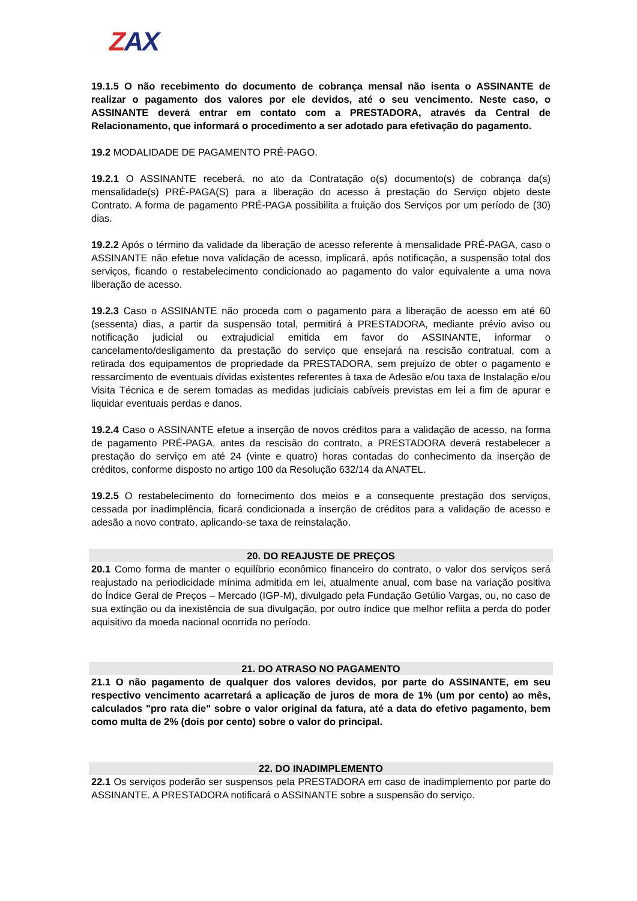ZAX
19.1.5 O não recebimento do documento de cobrança mensal não isenta o ASSINANTE de realizar o pagamento dos valores por ele devidos, até o seu vencimento. Neste caso, o ASSINANTE deverá entrar em contato com a PRESTADORA, através da Central de Relacionamento, que informará o procedimento a ser adotado para efetivação do pagamento.
19.2 MODALIDADE DE PAGAMENTO PRÉ-PAGO.
19.2.1 O ASSINANTE receberá, no ato da Contratação o(s) documento(s) de cobrança da(s) mensalidade(s) PRÉ-PAGA(S) para a liberação do acesso à prestação do Serviço objeto deste Contrato. A forma de pagamento PRÉ-PAGA possibilita a fruição dos Serviços por um período de (30) dias.
19.2.2 Após o término da validade da liberação de acesso referente à mensalidade PRÉ-PAGA, caso o ASSINANTE não efetue nova validação de acesso, implicará, após notificação, a suspensão total dos serviços, ficando o restabelecimento condicionado ao pagamento do valor equivalente a uma nova liberação de acesso.
19.2.3 Caso o ASSINANTE não proceda com o pagamento para a liberação de acesso em até 60 (sessenta) dias, a partir da suspensão total, permitirá à PRESTADORA, mediante prévio aviso ou notificação judicial ou extrajudicial emitida em favor do ASSINANTE, informar o cancelamento/desligamento da prestação do serviço que ensejará na rescisão contratual, com a retirada dos equipamentos de propriedade da PRESTADORA, sem prejuízo de obter o pagamento e ressarcimento de eventuais dívidas existentes referentes à taxa de Adesão e/ou taxa de Instalação e/ou Visita Técnica e de serem tomadas as medidas judiciais cabíveis previstas em lei a fim de apurar e liquidar eventuais perdas e danos.
19.2.4 Caso o ASSINANTE efetue a inserção de novos créditos para a validação de acesso, na forma de pagamento PRÉ-PAGA, antes da rescisão do contrato, a PRESTADORA deverá restabelecer a prestação do serviço em até 24 (vinte e quatro) horas contadas do conhecimento da inserção de créditos, conforme disposto no artigo 100 da Resolução 632/14 da ANATEL.
19.2.5 O restabelecimento do fornecimento dos meios e a consequente prestação dos serviços, cessada por inadimplência, ficará condicionada a inserção de créditos para a validação de acesso e adesão a novo contrato, aplicando-se taxa de reinstalação.
20. DO REAJUSTE DE PREÇOS
20.1 Como forma de manter o equilíbrio econômico financeiro do contrato, o valor dos serviços será reajustado na periodicidade mínima admitida em lei, atualmente anual, com base na variação positiva do Índice Geral de Preços – Mercado (IGP-M), divulgado pela Fundação Getúlio Vargas, ou, no caso de sua extinção ou da inexistência de sua divulgação, por outro índice que melhor reflita a perda do poder aquisitivo da moeda nacional ocorrida no período.
21. DO ATRASO NO PAGAMENTO
21.1 O não pagamento de qualquer dos valores devidos, por parte do ASSINANTE, em seu respectivo vencimento acarretará a aplicação de juros de mora de 1% (um por cento) ao mês, calculados "pro rata die" sobre o valor original da fatura, até a data do efetivo pagamento, bem como multa de 2% (dois por cento) sobre o valor do principal.
22. DO INADIMPLEMENTO
22.1 Os serviços poderão ser suspensos pela PRESTADORA em caso de inadimplemento por parte do ASSINANTE. A PRESTADORA notificará o ASSINANTE sobre a suspensão do serviço.